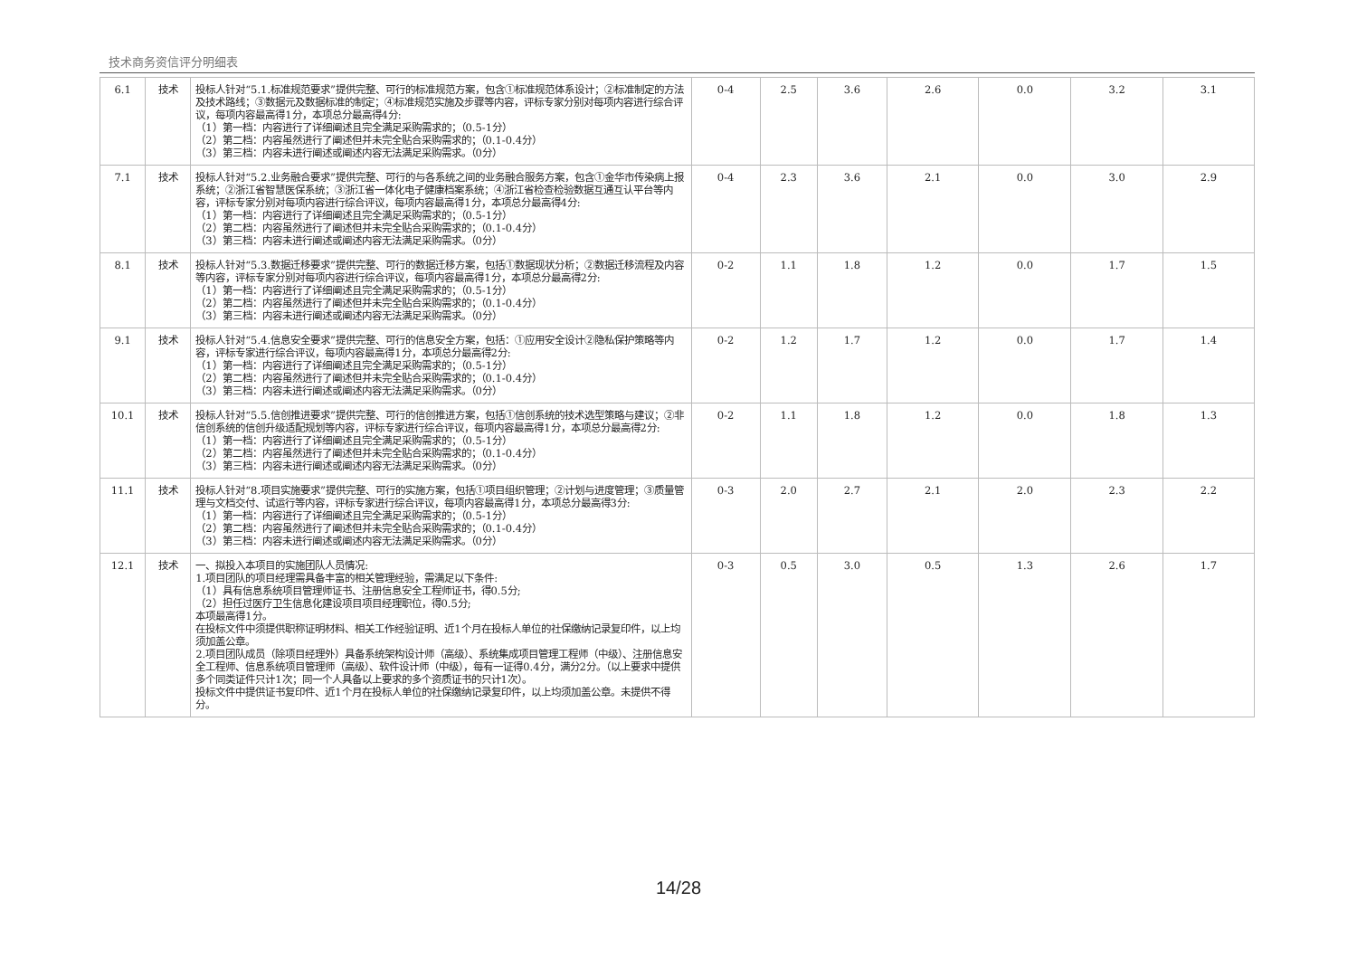技术商务资信评分明细表
| 6.1 | 技术 | 投标人针对“5.1.标准规范要求”提供完整、可行的标准规范方案，包含①标准规范体系设计；②标准制定的方法及技术路线；③数据元及数据标准的制定；④标准规范实施及步骤等内容，评标专家分别对每项内容进行综合评议，每项内容最高得1分，本项总分最高得4分: （1）第一档：内容进行了详细阐述且完全满足采购需求的；（0.5-1分） （2）第二档：内容虽然进行了阐述但并未完全贴合采购需求的；（0.1-0.4分） （3）第三档：内容未进行阐述或阐述内容无法满足采购需求。（0分） | 0-4 | 2.5 | 3.6 | 2.6 | 0.0 | 3.2 | 3.1 |
| 7.1 | 技术 | 投标人针对“5.2.业务融合要求”提供完整、可行的与各系统之间的业务融合服务方案，包含①金华市传染病上报系统；②浙江省智慧医保系统；③浙江省一体化电子健康档案系统；④浙江省检查检验数据互通互认平台等内容，评标专家分别对每项内容进行综合评议，每项内容最高得1分，本项总分最高得4分: （1）第一档：内容进行了详细阐述且完全满足采购需求的；（0.5-1分） （2）第二档：内容虽然进行了阐述但并未完全贴合采购需求的；（0.1-0.4分） （3）第三档：内容未进行阐述或阐述内容无法满足采购需求。（0分） | 0-4 | 2.3 | 3.6 | 2.1 | 0.0 | 3.0 | 2.9 |
| 8.1 | 技术 | 投标人针对“5.3.数据迁移要求”提供完整、可行的数据迁移方案，包括①数据现状分析；②数据迁移流程及内容等内容，评标专家分别对每项内容进行综合评议，每项内容最高得1分，本项总分最高得2分: （1）第一档：内容进行了详细阐述且完全满足采购需求的；（0.5-1分） （2）第二档：内容虽然进行了阐述但并未完全贴合采购需求的；（0.1-0.4分） （3）第三档：内容未进行阐述或阐述内容无法满足采购需求。（0分） | 0-2 | 1.1 | 1.8 | 1.2 | 0.0 | 1.7 | 1.5 |
| 9.1 | 技术 | 投标人针对“5.4.信息安全要求”提供完整、可行的信息安全方案，包括：①应用安全设计②隐私保护策略等内容，评标专家进行综合评议，每项内容最高得1分，本项总分最高得2分: （1）第一档：内容进行了详细阐述且完全满足采购需求的；（0.5-1分） （2）第二档：内容虽然进行了阐述但并未完全贴合采购需求的；（0.1-0.4分） （3）第三档：内容未进行阐述或阐述内容无法满足采购需求。（0分） | 0-2 | 1.2 | 1.7 | 1.2 | 0.0 | 1.7 | 1.4 |
| 10.1 | 技术 | 投标人针对“5.5.信创推进要求”提供完整、可行的信创推进方案，包括①信创系统的技术选型策略与建议；②非信创系统的信创升级适配规划等内容，评标专家进行综合评议，每项内容最高得1分，本项总分最高得2分: （1）第一档：内容进行了详细阐述且完全满足采购需求的；（0.5-1分） （2）第二档：内容虽然进行了阐述但并未完全贴合采购需求的；（0.1-0.4分） （3）第三档：内容未进行阐述或阐述内容无法满足采购需求。（0分） | 0-2 | 1.1 | 1.8 | 1.2 | 0.0 | 1.8 | 1.3 |
| 11.1 | 技术 | 投标人针对“8.项目实施要求”提供完整、可行的实施方案，包括①项目组织管理；②计划与进度管理；③质量管理与文档交付、试运行等内容，评标专家进行综合评议，每项内容最高得1分，本项总分最高得3分: （1）第一档：内容进行了详细阐述且完全满足采购需求的；（0.5-1分） （2）第二档：内容虽然进行了阐述但并未完全贴合采购需求的；（0.1-0.4分） （3）第三档：内容未进行阐述或阐述内容无法满足采购需求。（0分） | 0-3 | 2.0 | 2.7 | 2.1 | 2.0 | 2.3 | 2.2 |
| 12.1 | 技术 | 一、拟投入本项目的实施团队人员情况: 1.项目团队的项目经理需具备丰富的相关管理经验，需满足以下条件: （1）具有信息系统项目管理师证书、注册信息安全工程师证书，得0.5分; （2）担任过医疗卫生信息化建设项目项目经理职位，得0.5分; 本项最高得1分。 在投标文件中须提供职称证明材料、相关工作经验证明、近1个月在投标人单位的社保缴纳记录复印件，以上均须加盖公章。 2.项目团队成员（除项目经理外）具备系统架构设计师（高级）、系统集成项目管理工程师（中级）、注册信息安全工程师、信息系统项目管理师（高级）、软件设计师（中级），每有一证得0.4分，满分2分。（以上要求中提供多个同类证件只计1次；同一个人具备以上要求的多个资质证书的只计1次）。 投标文件中提供证书复印件、近1个月在投标人单位的社保缴纳记录复印件，以上均须加盖公章。未提供不得分。 | 0-3 | 0.5 | 3.0 | 0.5 | 1.3 | 2.6 | 1.7 |
14/28